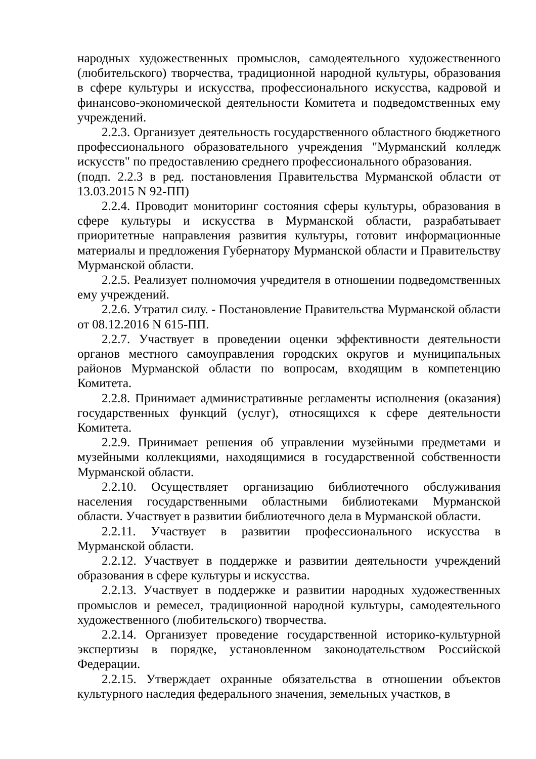народных художественных промыслов, самодеятельного художественного (любительского) творчества, традиционной народной культуры, образования в сфере культуры и искусства, профессионального искусства, кадровой и финансово-экономической деятельности Комитета и подведомственных ему учреждений.
2.2.3. Организует деятельность государственного областного бюджетного профессионального образовательного учреждения "Мурманский колледж искусств" по предоставлению среднего профессионального образования.
(подп. 2.2.3 в ред. постановления Правительства Мурманской области от 13.03.2015 N 92-ПП)
2.2.4. Проводит мониторинг состояния сферы культуры, образования в сфере культуры и искусства в Мурманской области, разрабатывает приоритетные направления развития культуры, готовит информационные материалы и предложения Губернатору Мурманской области и Правительству Мурманской области.
2.2.5. Реализует полномочия учредителя в отношении подведомственных ему учреждений.
2.2.6. Утратил силу. - Постановление Правительства Мурманской области от 08.12.2016 N 615-ПП.
2.2.7. Участвует в проведении оценки эффективности деятельности органов местного самоуправления городских округов и муниципальных районов Мурманской области по вопросам, входящим в компетенцию Комитета.
2.2.8. Принимает административные регламенты исполнения (оказания) государственных функций (услуг), относящихся к сфере деятельности Комитета.
2.2.9. Принимает решения об управлении музейными предметами и музейными коллекциями, находящимися в государственной собственности Мурманской области.
2.2.10. Осуществляет организацию библиотечного обслуживания населения государственными областными библиотеками Мурманской области. Участвует в развитии библиотечного дела в Мурманской области.
2.2.11. Участвует в развитии профессионального искусства в Мурманской области.
2.2.12. Участвует в поддержке и развитии деятельности учреждений образования в сфере культуры и искусства.
2.2.13. Участвует в поддержке и развитии народных художественных промыслов и ремесел, традиционной народной культуры, самодеятельного художественного (любительского) творчества.
2.2.14. Организует проведение государственной историко-культурной экспертизы в порядке, установленном законодательством Российской Федерации.
2.2.15. Утверждает охранные обязательства в отношении объектов культурного наследия федерального значения, земельных участков, в